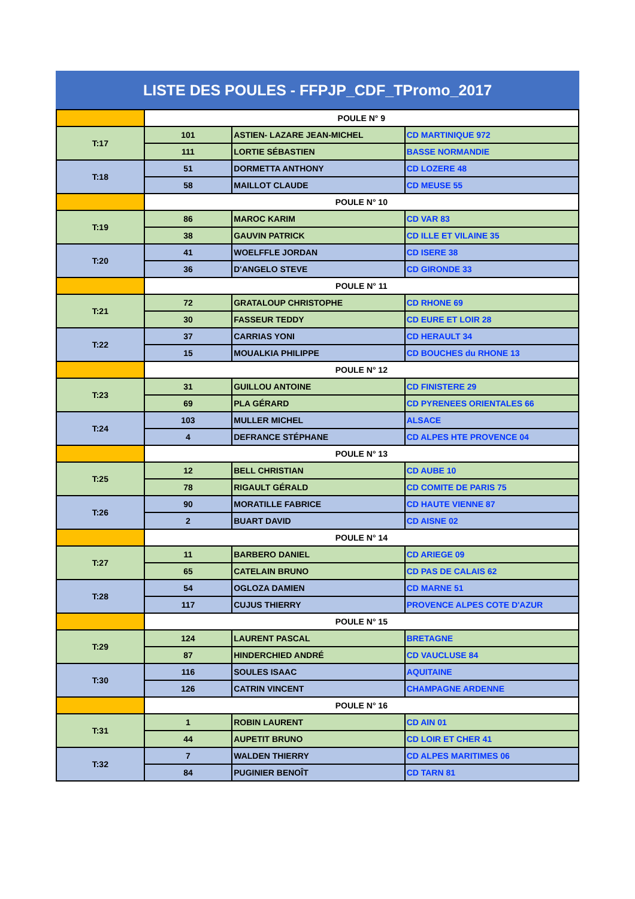LISTE DES POULES - FFPJP_CDF_TPromo_2017
| | POULE N° 9 | | |
| T:17 | 101 | ASTIEN- LAZARE JEAN-MICHEL | CD MARTINIQUE 972 |
| | 111 | LORTIE SÉBASTIEN | BASSE NORMANDIE |
| T:18 | 51 | DORMETTA ANTHONY | CD LOZERE 48 |
| | 58 | MAILLOT CLAUDE | CD MEUSE 55 |
| | POULE N° 10 | | |
| T:19 | 86 | MAROC KARIM | CD VAR 83 |
| | 38 | GAUVIN PATRICK | CD ILLE ET VILAINE 35 |
| T:20 | 41 | WOELFFLE JORDAN | CD ISERE 38 |
| | 36 | D'ANGELO STEVE | CD GIRONDE 33 |
| | POULE N° 11 | | |
| T:21 | 72 | GRATALOUP CHRISTOPHE | CD RHONE 69 |
| | 30 | FASSEUR TEDDY | CD EURE ET LOIR 28 |
| T:22 | 37 | CARRIAS YONI | CD HERAULT 34 |
| | 15 | MOUALKIA PHILIPPE | CD BOUCHES du RHONE 13 |
| | POULE N° 12 | | |
| T:23 | 31 | GUILLOU ANTOINE | CD FINISTERE 29 |
| | 69 | PLA GÉRARD | CD PYRENEES ORIENTALES 66 |
| T:24 | 103 | MULLER MICHEL | ALSACE |
| | 4 | DEFRANCE STÉPHANE | CD ALPES HTE PROVENCE 04 |
| | POULE N° 13 | | |
| T:25 | 12 | BELL CHRISTIAN | CD AUBE 10 |
| | 78 | RIGAULT GÉRALD | CD COMITE DE PARIS 75 |
| T:26 | 90 | MORATILLE FABRICE | CD HAUTE VIENNE 87 |
| | 2 | BUART DAVID | CD AISNE 02 |
| | POULE N° 14 | | |
| T:27 | 11 | BARBERO DANIEL | CD ARIEGE 09 |
| | 65 | CATELAIN BRUNO | CD PAS DE CALAIS 62 |
| T:28 | 54 | OGLOZA DAMIEN | CD MARNE 51 |
| | 117 | CUJUS THIERRY | PROVENCE ALPES COTE D'AZUR |
| | POULE N° 15 | | |
| T:29 | 124 | LAURENT PASCAL | BRETAGNE |
| | 87 | HINDERCHIED ANDRÉ | CD VAUCLUSE 84 |
| T:30 | 116 | SOULES ISAAC | AQUITAINE |
| | 126 | CATRIN VINCENT | CHAMPAGNE ARDENNE |
| | POULE N° 16 | | |
| T:31 | 1 | ROBIN LAURENT | CD AIN 01 |
| | 44 | AUPETIT BRUNO | CD LOIR ET CHER 41 |
| T:32 | 7 | WALDEN THIERRY | CD ALPES MARITIMES 06 |
| | 84 | PUGINIER BENOÎT | CD TARN 81 |